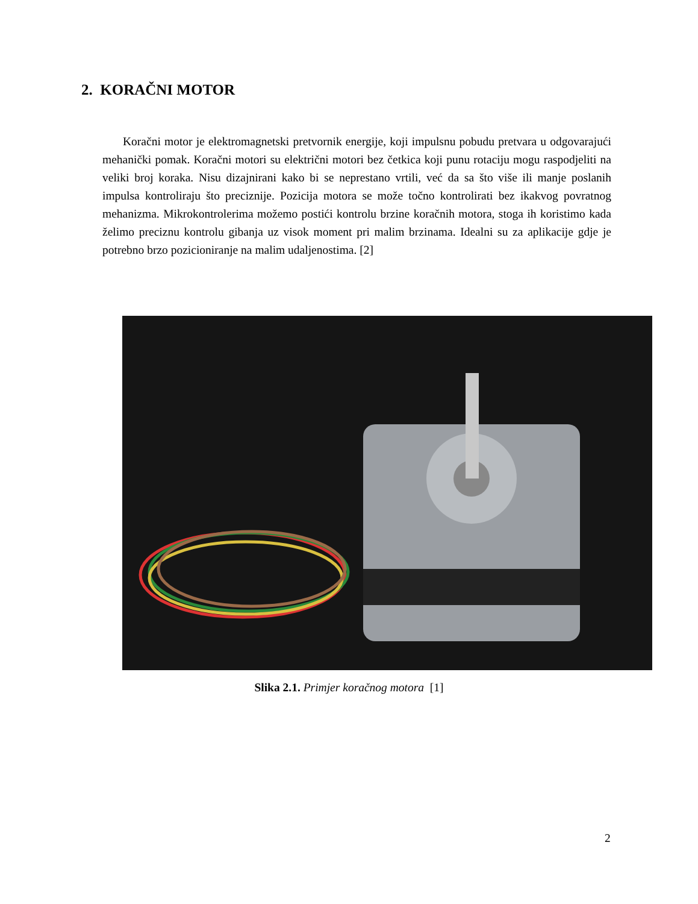2. KORAČNI MOTOR
Koračni motor je elektromagnetski pretvornik energije, koji impulsnu pobudu pretvara u odgovarajući mehanički pomak. Koračni motori su električni motori bez četkica koji punu rotaciju mogu raspodjeliti na veliki broj koraka. Nisu dizajnirani kako bi se neprestano vrtili, već da sa što više ili manje poslanih impulsa kontroliraju što preciznije. Pozicija motora se može točno kontrolirati bez ikakvog povratnog mehanizma. Mikrokontrolerima možemo postići kontrolu brzine koračnih motora, stoga ih koristimo kada želimo preciznu kontrolu gibanja uz visok moment pri malim brzinama. Idealni su za aplikacije gdje je potrebno brzo pozicioniranje na malim udaljenostima. [2]
Slika 2.1. Primjer koračnog motora [1]
2